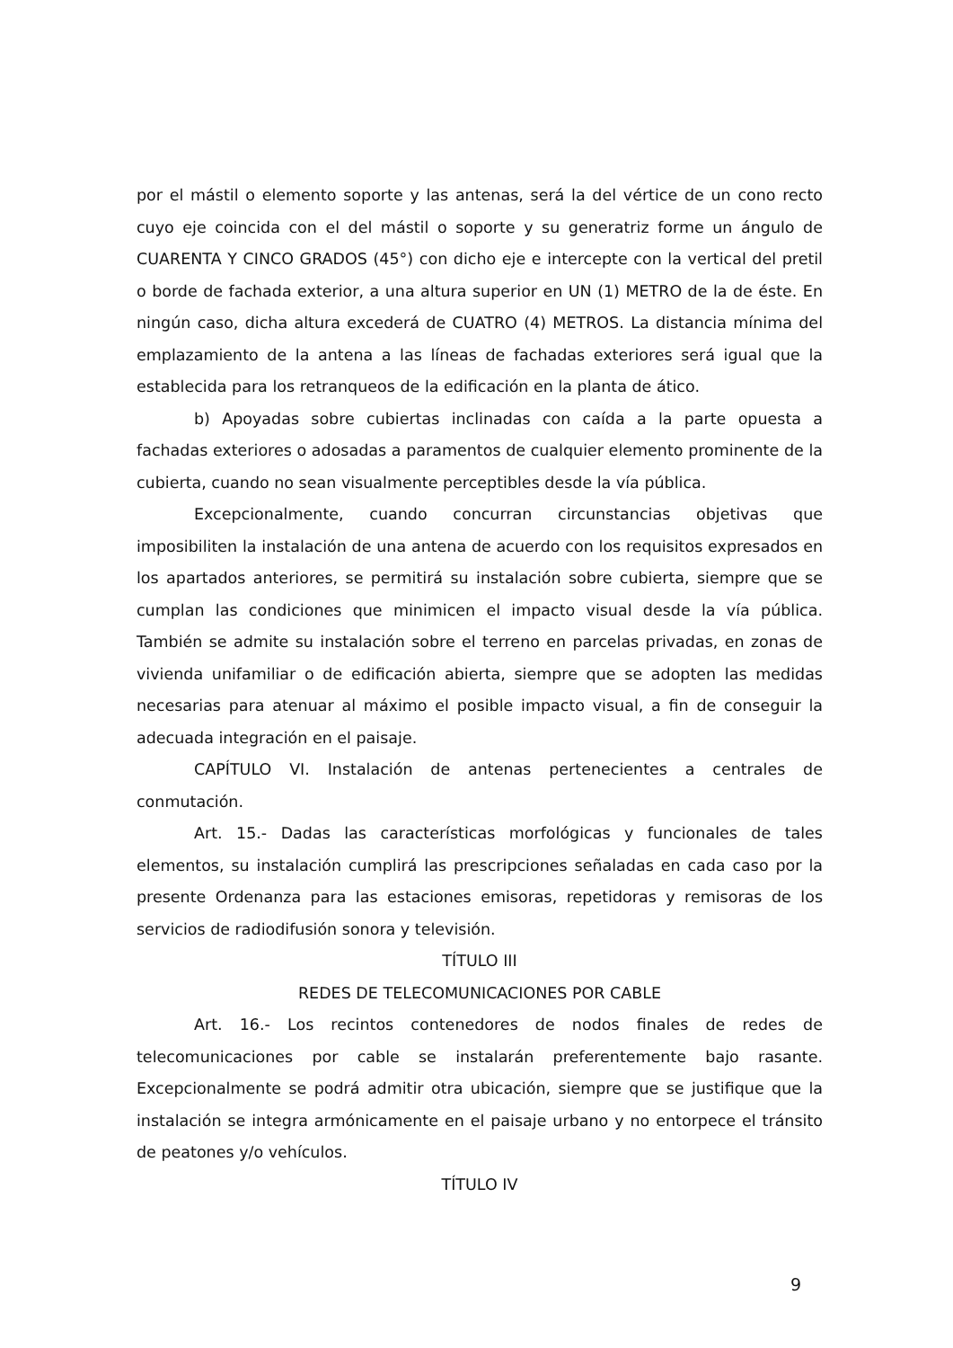por el mástil o elemento soporte y las antenas, será la del vértice de un cono recto cuyo eje coincida con el del mástil o soporte y su generatriz forme un ángulo de CUARENTA Y CINCO GRADOS (45°) con dicho eje e intercepte con la vertical del pretil o borde de fachada exterior, a una altura superior en UN (1) METRO de la de éste. En ningún caso, dicha altura excederá de CUATRO (4) METROS. La distancia mínima del emplazamiento de la antena a las líneas de fachadas exteriores será igual que la establecida para los retranqueos de la edificación en la planta de ático.
b) Apoyadas sobre cubiertas inclinadas con caída a la parte opuesta a fachadas exteriores o adosadas a paramentos de cualquier elemento prominente de la cubierta, cuando no sean visualmente perceptibles desde la vía pública.
Excepcionalmente, cuando concurran circunstancias objetivas que imposibiliten la instalación de una antena de acuerdo con los requisitos expresados en los apartados anteriores, se permitirá su instalación sobre cubierta, siempre que se cumplan las condiciones que minimicen el impacto visual desde la vía pública. También se admite su instalación sobre el terreno en parcelas privadas, en zonas de vivienda unifamiliar o de edificación abierta, siempre que se adopten las medidas necesarias para atenuar al máximo el posible impacto visual, a fin de conseguir la adecuada integración en el paisaje.
CAPÍTULO VI. Instalación de antenas pertenecientes a centrales de conmutación.
Art. 15.- Dadas las características morfológicas y funcionales de tales elementos, su instalación cumplirá las prescripciones señaladas en cada caso por la presente Ordenanza para las estaciones emisoras, repetidoras y remisoras de los servicios de radiodifusión sonora y televisión.
TÍTULO III
REDES DE TELECOMUNICACIONES POR CABLE
Art. 16.- Los recintos contenedores de nodos finales de redes de telecomunicaciones por cable se instalarán preferentemente bajo rasante. Excepcionalmente se podrá admitir otra ubicación, siempre que se justifique que la instalación se integra armónicamente en el paisaje urbano y no entorpece el tránsito de peatones y/o vehículos.
TÍTULO IV
9